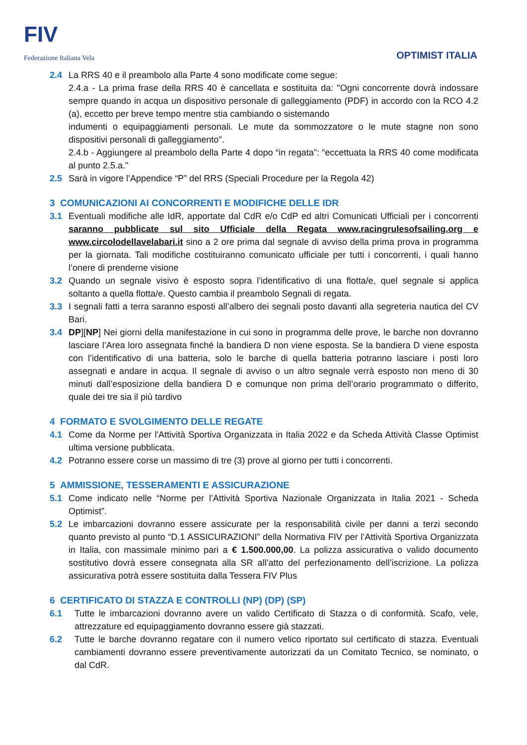FIV
Federazione Italiana Vela
OPTIMIST ITALIA
2.4 La RRS 40 e il preambolo alla Parte 4 sono modificate come segue:
2.4.a - La prima frase della RRS 40 è cancellata e sostituita da: "Ogni concorrente dovrà indossare sempre quando in acqua un dispositivo personale di galleggiamento (PDF) in accordo con la RCO 4.2 (a), eccetto per breve tempo mentre stia cambiando o sistemando
indumenti o equipaggiamenti personali. Le mute da sommozzatore o le mute stagne non sono dispositivi personali di galleggiamento".
2.4.b - Aggiungere al preambolo della Parte 4 dopo “in regata”: “eccettuata la RRS 40 come modificata al punto 2.5.a."
2.5 Sarà in vigore l’Appendice “P” del RRS (Speciali Procedure per la Regola 42)
3 COMUNICAZIONI AI CONCORRENTI E MODIFICHE DELLE IDR
3.1 Eventuali modifiche alle IdR, apportate dal CdR e/o CdP ed altri Comunicati Ufficiali per i concorrenti saranno pubblicate sul sito Ufficiale della Regata www.racingrulesofsailing.org e www.circolodellavelabari.it sino a 2 ore prima dal segnale di avviso della prima prova in programma per la giornata. Tali modifiche costituiranno comunicato ufficiale per tutti i concorrenti, i quali hanno l’onere di prenderne visione
3.2 Quando un segnale visivo è esposto sopra l’identificativo di una flotta/e, quel segnale si applica soltanto a quella flotta/e. Questo cambia il preambolo Segnali di regata.
3.3 I segnali fatti a terra saranno esposti all’albero dei segnali posto davanti alla segreteria nautica del CV Bari.
3.4 DP][NP] Nei giorni della manifestazione in cui sono in programma delle prove, le barche non dovranno lasciare l’Area loro assegnata finché la bandiera D non viene esposta. Se la bandiera D viene esposta con l’identificativo di una batteria, solo le barche di quella batteria potranno lasciare i posti loro assegnati e andare in acqua. Il segnale di avviso o un altro segnale verrà esposto non meno di 30 minuti dall’esposizione della bandiera D e comunque non prima dell’orario programmato o differito, quale dei tre sia il più tardivo
4 FORMATO E SVOLGIMENTO DELLE REGATE
4.1 Come da Norme per l'Attività Sportiva Organizzata in Italia 2022 e da Scheda Attività Classe Optimist ultima versione pubblicata.
4.2 Potranno essere corse un massimo di tre (3) prove al giorno per tutti i concorrenti.
5 AMMISSIONE, TESSERAMENTI E ASSICURAZIONE
5.1 Come indicato nelle “Norme per l’Attività Sportiva Nazionale Organizzata in Italia 2021 - Scheda Optimist”.
5.2 Le imbarcazioni dovranno essere assicurate per la responsabilità civile per danni a terzi secondo quanto previsto al punto “D.1 ASSICURAZIONI” della Normativa FIV per l’Attività Sportiva Organizzata in Italia, con massimale minimo pari a € 1.500.000,00. La polizza assicurativa o valido documento sostitutivo dovrà essere consegnata alla SR all’atto del perfezionamento dell’iscrizione. La polizza assicurativa potrà essere sostituita dalla Tessera FIV Plus
6 CERTIFICATO DI STAZZA E CONTROLLI (NP) (DP) (SP)
6.1 Tutte le imbarcazioni dovranno avere un valido Certificato di Stazza o di conformità. Scafo, vele, attrezzature ed equipaggiamento dovranno essere già stazzati.
6.2 Tutte le barche dovranno regatare con il numero velico riportato sul certificato di stazza. Eventuali cambiamenti dovranno essere preventivamente autorizzati da un Comitato Tecnico, se nominato, o dal CdR.